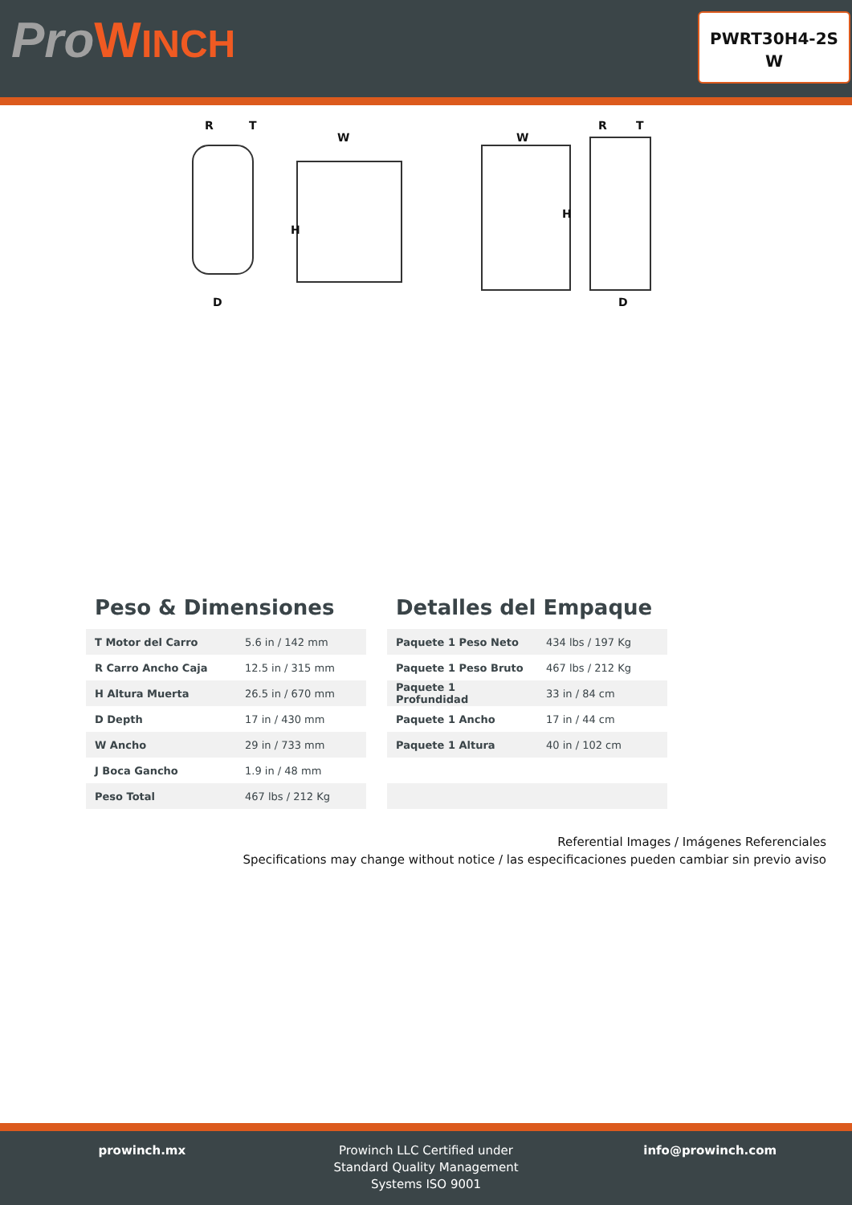ProWINCH
PWRT30H4-2S
W
R
T
D
W
H
W
H
R
T
D
Peso & Dimensiones
| T Motor del Carro | 5.6 in / 142 mm |
| R Carro Ancho Caja | 12.5 in / 315 mm |
| H Altura Muerta | 26.5 in / 670 mm |
| D Depth | 17 in / 430 mm |
| W Ancho | 29 in / 733 mm |
| J Boca Gancho | 1.9 in / 48 mm |
| Peso Total | 467 lbs / 212 Kg |
Detalles del Empaque
| Paquete 1 Peso Neto | 434 lbs / 197 Kg |
| Paquete 1 Peso Bruto | 467 lbs / 212 Kg |
| Paquete 1 Profundidad | 33 in / 84 cm |
| Paquete 1 Ancho | 17 in / 44 cm |
| Paquete 1 Altura | 40 in / 102 cm |
Referential Images / Imágenes Referenciales
Specifications may change without notice / las especificaciones pueden cambiar sin previo aviso
prowinch.mx Prowinch LLC Certified under
Standard Quality Management
Systems ISO 9001
info@prowinch.com